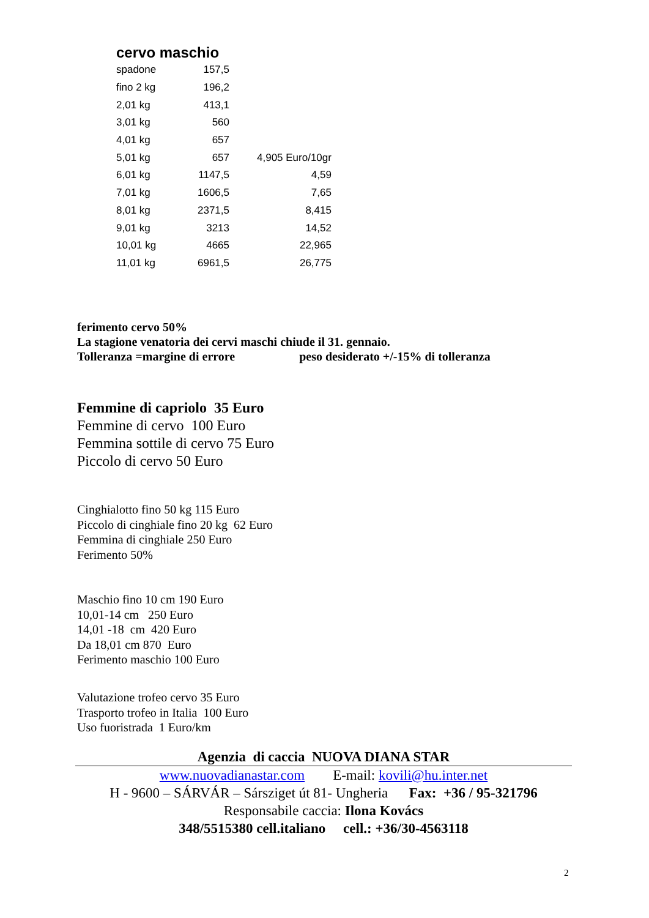cervo maschio
| spadone | 157,5 | |
| fino 2 kg | 196,2 | |
| 2,01 kg | 413,1 | |
| 3,01 kg | 560 | |
| 4,01 kg | 657 | |
| 5,01 kg | 657 | 4,905 Euro/10gr |
| 6,01 kg | 1147,5 | 4,59 |
| 7,01 kg | 1606,5 | 7,65 |
| 8,01 kg | 2371,5 | 8,415 |
| 9,01 kg | 3213 | 14,52 |
| 10,01 kg | 4665 | 22,965 |
| 11,01 kg | 6961,5 | 26,775 |
ferimento cervo 50%
La stagione venatoria dei cervi maschi chiude il 31. gennaio.
Tolleranza =margine di errore peso desiderato +/-15% di tolleranza
Femmine di capriolo 35 Euro
Femmine di cervo 100 Euro
Femmina sottile di cervo 75 Euro
Piccolo di cervo 50 Euro
Cinghialotto fino 50 kg 115 Euro
Piccolo di cinghiale fino 20 kg 62 Euro
Femmina di cinghiale 250 Euro
Ferimento 50%
Maschio fino 10 cm 190 Euro
10,01-14 cm 250 Euro
14,01 -18 cm 420 Euro
Da 18,01 cm 870 Euro
Ferimento maschio 100 Euro
Valutazione trofeo cervo 35 Euro
Trasporto trofeo in Italia 100 Euro
Uso fuoristrada 1 Euro/km
Agenzia di caccia NUOVA DIANA STAR
www.nuovadianastar.com E-mail: kovili@hu.inter.net
H - 9600 – SÁRVÁR – Sársziget út 81- Ungheria Fax: +36 / 95-321796
Responsabile caccia: Ilona Kovács
348/5515380 cell.italiano cell.: +36/30-4563118
2